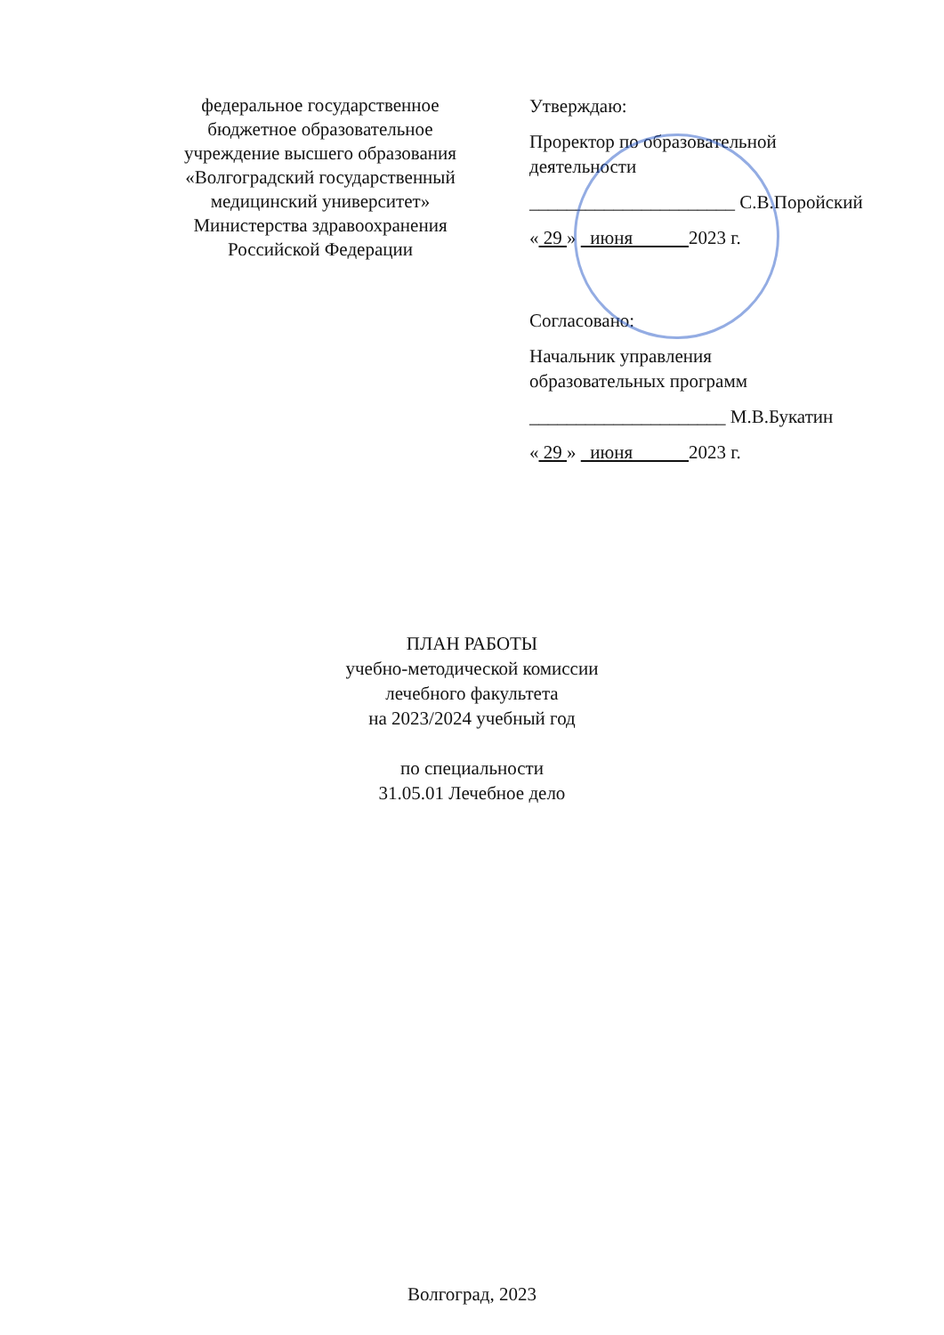федеральное государственное
бюджетное образовательное
учреждение высшего образования
«Волгоградский государственный
медицинский университет»
Министерства здравоохранения
Российской Федерации
Утверждаю:
Проректор по образовательной
деятельности
______________________ С.В.Поройский
« 29 » июня 2023 г.
Согласовано:
Начальник управления
образовательных программ
_____________________ М.В.Букатин
« 29 » июня 2023 г.
ПЛАН РАБОТЫ
учебно-методической комиссии
лечебного факультета
на 2023/2024 учебный год
по специальности
31.05.01 Лечебное дело
Волгоград, 2023